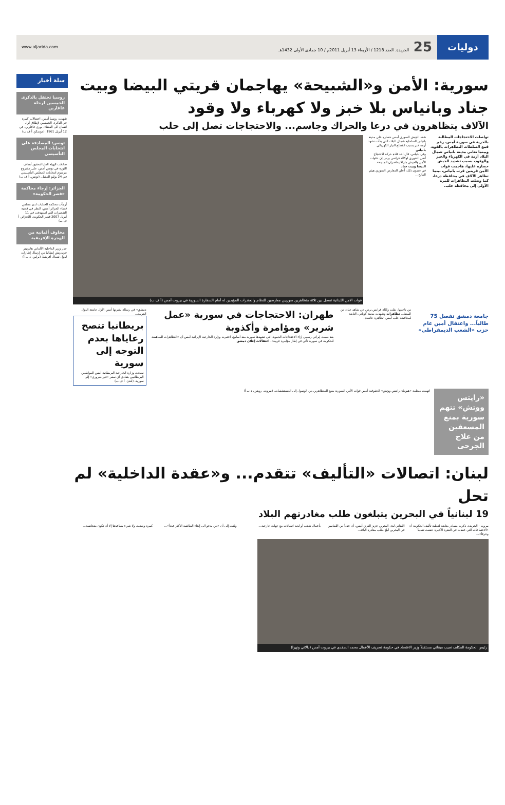دوليات
25 الجريدة. العدد 1218 / الأربعاء 13 أبريل 2011م / 10 جمادى الأولى 1432هـ
www.aljarida.com
سورية: الأمن و«الشبيحة» يهاجمان قريتي البيضا وبيت جناد وبانياس بلا خبز ولا كهرباء ولا وقود
الآلاف يتظاهرون في درعا والحراك وجاسم... والاحتجاجات تصل إلى حلب
تواصلت الاحتجاجات المطالبة بالحرية في سورية أمس، رغم قمع السلطات التظاهرات بالقوة، وبينما تعاني مدينة بانياس شمال البلاد أزمة في الكهرباء والخبز والوقود، بسبب تشديد الجيش حصاره عليها، هاجمت قوات الأمن قريتين قرب بانياس، بينما تظاهر الآلاف في محافظة درعا، كما وصلت التظاهرات للمرة الأولى إلى محافظة حلب.
شدد الجيش السوري أمس حصاره على مدينة بانياس الساحلية شمال البلاد، التي بدأت تشهد أزمة خبز بسبب انقطاع التيار الكهربائي.
بانياس
وفي بانياس، قال احد قادة حركة الاحتجاج أنس الشهري لوكالة فرانس برس إن «قوات الأمن والجيش مازالا يحاصران المدينة».
البيضا وبيت جناد
في غضون ذلك، أعلن المعارض السوري هيثم المالح...
قوات الامن اللبنانية تفصل بين ثلاثة متظاهرين سوريين معارضين للنظام والعشرات المؤيدين له أمام السفارة السورية في بيروت أمس (أ ف ب)
جامعة دمشق تفصل 75 طالباً... واعتقال أمين عام حزب «الشعب الديمقراطي»
من ناحيتها، نقلت وكالة فرانس برس عن شاهد عيان من البيضا... تظاهرات وشهدت مدينة كوباني، التابعة لمحافظة حلب أمس، تظاهرة حاشدة.
طهران: الاحتجاجات في سورية «عمل شرير» ومؤامرة وأكذوبة
بعد صمت إيراني رسمي إزاء الاحتجاجات الدموية التي تشهدها سورية منذ أسابيع، اعتبرت وزارة الخارجية الإيرانية أمس أن «التظاهرات المناهضة للحكومة في سورية تأتي في إطار مؤامرة غربية». اعتقالات إعلان دمشق
دمشق» في رسالة نشرتها أمس الأول جامعة الدول العربية...
بريطانيا تنصح رعاياها بعدم التوجه إلى سورية
نصحت وزارة الخارجية البريطانية أمس المواطنين البريطانيين بتفادي أي سفر «غير ضروري» إلى سورية. (لندن. أ ف ب)
«رايتس ووتش» تتهم سورية بمنع المسعفين من علاج الجرحى
اتهمت منظمة «هيومان رايتس ووتش» الحقوقية أمس قوات الأمن السورية بمنع المتظاهرين من الوصول إلى المستشفيات. (بيروت. رويترز، د ب أ)
لبنان: اتصالات «التأليف» تتقدم... و«عقدة الداخلية» لم تحل
19 لبنانياً في البحرين يتبلغون طلب مغادرتهم البلاد
بيروت - الجريدة. ذكرت مصادر متابعة لعملية تأليف الحكومة أن «الاجتماعات التي عقدت في الفترة الأخيرة حققت تقدماً وخرقاً»...
اللبناني لدى البحرين عزيز القزي أمس، أن عدداً من اللبنانيين في البحرين أبلغ طلب مغادرة البلاد...
بأعمال شغب أو لديه اتصالات مع جهات خارجية...
ولفت إلى أن «من يدعو الى إلغاء الطائفية الأكثر عدداً»...
كبيرة وصعبة، ولا شيء يساعدها إلا أن تكون متجانسة...
رئيس الحكومة المكلف نجيب ميقاتي مستقبلاً وزير الاقتصاد في حكومة تصريف الأعمال محمد الصفدي في بيروت أمس (دالاتي ونهرا)
سلة أخبار
روسيا تحتفل بالذكرى الخمسين لرحلة غاغارين
شهدت روسيا أمس، احتفالات كبيرة في الذكرى الخمسين لإطلاق أول انسان الى الفضاء، يوري غاغارين، في 12 أبريل 1961. (موسكو. أ ف ب)
تونس: المصادقة على انتخابات المجلس التأسيسي
صادقت الهيئة العليا لتحقيق أهداف الثورة في تونس أمس، على مشروع مرسوم انتخابات المجلس التأسيسي في 24 يوليو المقبل. (تونس. أ ف ب)
الجزائر: إرجاء محاكمة «قصر الحكومة»
أرجأت محكمة الجنايات لدى مجلس قضاء الجزائر أمس، النظر في قضية التفجيرات التي استهدفت في 11 أبريل 2007 قصر الحكومة. (الجزائر. أ ف ب)
مخاوف ألمانية من الهجرة الإفريقية
حذر وزير الداخلية الألماني هانزبيتر فريدريش إيطاليا من إرسال إشارات لدول شمال أفريقيا. (برلين. د ب أ)